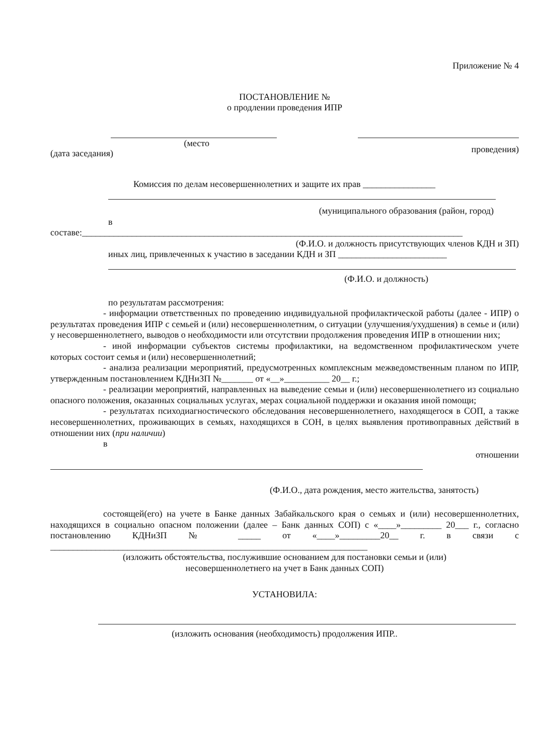Приложение № 4
ПОСТАНОВЛЕНИЕ №
о продлении проведения ИПР
(дата заседания) (место проведения)
Комиссия по делам несовершеннолетних и защите их прав ________________
(муниципального образования (район, город)
в
составе:____________________________________________________________________________________
(Ф.И.О. и должность присутствующих членов КДН и ЗП)
иных лиц, привлеченных к участию в заседании КДН и ЗП ________________________
(Ф.И.О. и должность)
по результатам рассмотрения:
- информации ответственных по проведению индивидуальной профилактической работы (далее - ИПР) о результатах проведения ИПР с семьей и (или) несовершеннолетним, о ситуации (улучшения/ухудшения) в семье и (или) у несовершеннолетнего, выводов о необходимости или отсутствии продолжения проведения ИПР в отношении них;
- иной информации субъектов системы профилактики, на ведомственном профилактическом учете которых состоит семья и (или) несовершеннолетний;
- анализа реализации мероприятий, предусмотренных комплексным межведомственным планом по ИПР, утвержденным постановлением КДНиЗП №_______ от «__»__________ 20__ г.;
- реализации мероприятий, направленных на выведение семьи и (или) несовершеннолетнего из социально опасного положения, оказанных социальных услугах, мерах социальной поддержки и оказания иной помощи;
- результатах психодиагностического обследования несовершеннолетнего, находящегося в СОП, а также несовершеннолетних, проживающих в семьях, находящихся в СОН, в целях выявления противоправных действий в отношении них (при наличии)
в
отношении
(Ф.И.О., дата рождения, место жительства, занятость)
состоящей(его) на учете в Банке данных Забайкальского края о семьях и (или) несовершеннолетних, находящихся в социально опасном положении (далее – Банк данных СОП) с «____»_________ 20___ г., согласно постановлению КДНиЗП № _____ от «____»_________20__ г. в связи с ______________________________________________________________________
(изложить обстоятельства, послужившие основанием для постановки семьи и (или)
несовершеннолетнего на учет в Банк данных СОП)
УСТАНОВИЛА:
(изложить основания (необходимость) продолжения ИПР..